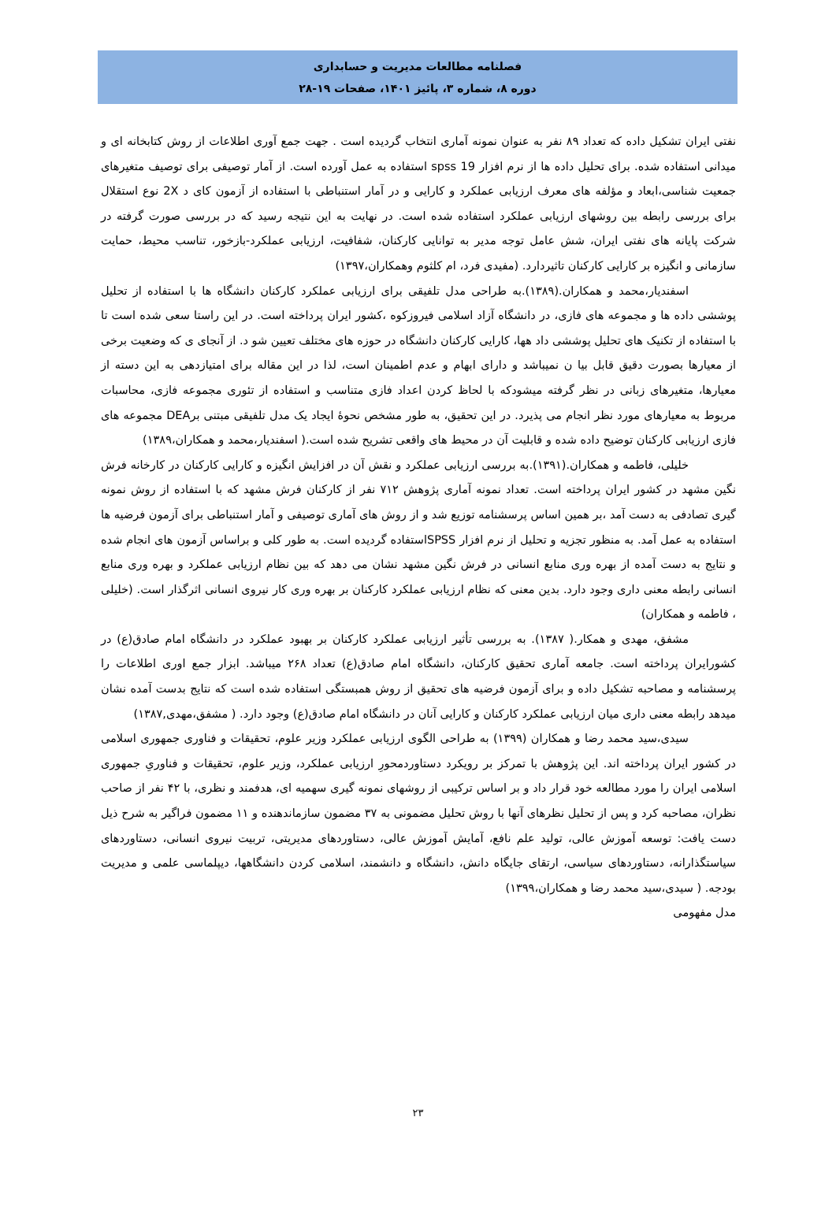فصلنامه مطالعات مدیریت و حسابداری
دوره ۸، شماره ۳، پائیز ۱۴۰۱، صفحات ۱۹-۲۸
نفتی ایران تشکیل داده که تعداد ۸۹ نفر به عنوان نمونه آماری انتخاب گردیده است . جهت جمع آوری اطلاعات از روش کتابخانه ای و میدانی استفاده شده. برای تحلیل داده ها از نرم افزار spss 19 استفاده به عمل آورده است. از آمار توصیفی برای توصیف متغیرهای جمعیت شناسی،ابعاد و مؤلفه های معرف ارزیابی عملکرد و کارایی و در آمار استنباطی با استفاده از آزمون کای د 2X نوع استقلال برای بررسی رابطه بین روشهای ارزیابی عملکرد استفاده شده است. در نهایت به این نتیجه رسید که در بررسی صورت گرفته در شرکت پایانه های نفتی ایران، شش عامل توجه مدیر به توانایی کارکنان، شفافیت، ارزیابی عملکرد-بازخور، تناسب محیط، حمایت سازمانی و انگیزه بر کارایی کارکنان تاثیردارد. (مفیدی فرد، ام کلثوم وهمکاران،۱۳۹۷)
اسفندیار،محمد و همکاران.(۱۳۸۹).به طراحی مدل تلفیقی برای ارزیابی عملکرد کارکنان دانشگاه ها با استفاده از تحلیل پوششی داده ها و مجموعه های فازی، در دانشگاه آزاد اسلامی فیروزکوه ،کشور ایران پرداخته است. در این راستا سعی شده است تا با استفاده از تکنیک های تحلیل پوششی داد هها، کارایی کارکنان دانشگاه در حوزه های مختلف تعیین شو د. از آنجای ی که وضعیت برخی از معیارها بصورت دقیق قابل بیا ن نمیباشد و دارای ابهام و عدم اطمینان است، لذا در این مقاله برای امتیازدهی به این دسته از معیارها، متغیرهای زبانی در نظر گرفته میشودکه با لحاظ کردن اعداد فازی متناسب و استفاده از تئوری مجموعه فازی، محاسبات مربوط به معیارهای مورد نظر انجام می پذیرد. در این تحقیق، به طور مشخص نحوۀ ایجاد یک مدل تلفیقی مبتنی برDEA مجموعه های فازی ارزیابی کارکنان توضیح داده شده و قابلیت آن در محیط های واقعی تشریح شده است.( اسفندیار،محمد و همکاران،۱۳۸۹)
خلیلی، فاطمه و همکاران.(۱۳۹۱).به بررسی ارزیابی عملکرد و نقش آن در افزایش انگیزه و کارایی کارکنان در کارخانه فرش نگین مشهد در کشور ایران پرداخته است. تعداد نمونه آماری پژوهش ۷۱۲ نفر از کارکنان فرش مشهد که با استفاده از روش نمونه گیری تصادفی به دست آمد ،بر همین اساس پرسشنامه توزیع شد و از روش های آماری توصیفی و آمار استنباطی برای آزمون فرضیه ها استفاده به عمل آمد. به منظور تجزیه و تحلیل از نرم افزار SPSSاستفاده گردیده است. به طور کلی و براساس آزمون های انجام شده و نتایج به دست آمده از بهره وری منابع انسانی در فرش نگین مشهد نشان می دهد که بین نظام ارزیابی عملکرد و بهره وری منابع انسانی رابطه معنی داری وجود دارد. بدین معنی که نظام ارزیابی عملکرد کارکنان بر بهره وری کار نیروی انسانی اثرگذار است. (خلیلی ، فاطمه و همکاران)
مشفق، مهدی و همکار.( ۱۳۸۷). به بررسی تأثیر ارزیابی عملکرد کارکنان بر بهبود عملکرد در دانشگاه امام صادق(ع) در کشورایران پرداخته است. جامعه آماری تحقیق کارکنان، دانشگاه امام صادق(ع) تعداد ۲۶۸ میباشد. ابزار جمع اوری اطلاعات را پرسشنامه و مصاحبه تشکیل داده و برای آزمون فرضیه های تحقیق از روش همبستگی استفاده شده است که نتایج بدست آمده نشان میدهد رابطه معنی داری میان ارزیابی عملکرد کارکنان و کارایی آنان در دانشگاه امام صادق(ع) وجود دارد. ( مشفق،مهدی,۱۳۸۷)
سیدی،سید محمد رضا و همکاران (۱۳۹۹) به طراحی الگوی ارزیابی عملکرد وزیر علوم، تحقیقات و فناوری جمهوری اسلامی در کشور ایران پرداخته اند. این پژوهش با تمرکز بر رویکرد دستاوردمحورِ ارزیابی عملکرد، وزیر علوم، تحقیقات و فناوریِ جمهوری اسلامی ایران را مورد مطالعه خود قرار داد و بر اساس ترکیبی از روشهای نمونه گیری سهمیه ای، هدفمند و نظری، با ۴۲ نفر از صاحب نظران، مصاحبه کرد و پس از تحلیل نظرهای آنها با روش تحلیل مضمونی به ۳۷ مضمون سازماندهنده و ۱۱ مضمون فراگیر به شرح ذیل دست یافت: توسعه آموزش عالی، تولید علم نافع، آمایش آموزش عالی، دستاوردهای مدیریتی، تربیت نیروی انسانی، دستاوردهای سیاستگذارانه، دستاوردهای سیاسی، ارتقای جایگاه دانش، دانشگاه و دانشمند، اسلامی کردن دانشگاهها، دیپلماسی علمی و مدیریت بودجه. ( سیدی،سید محمد رضا و همکاران،۱۳۹۹)
مدل مفهومی
۲۳